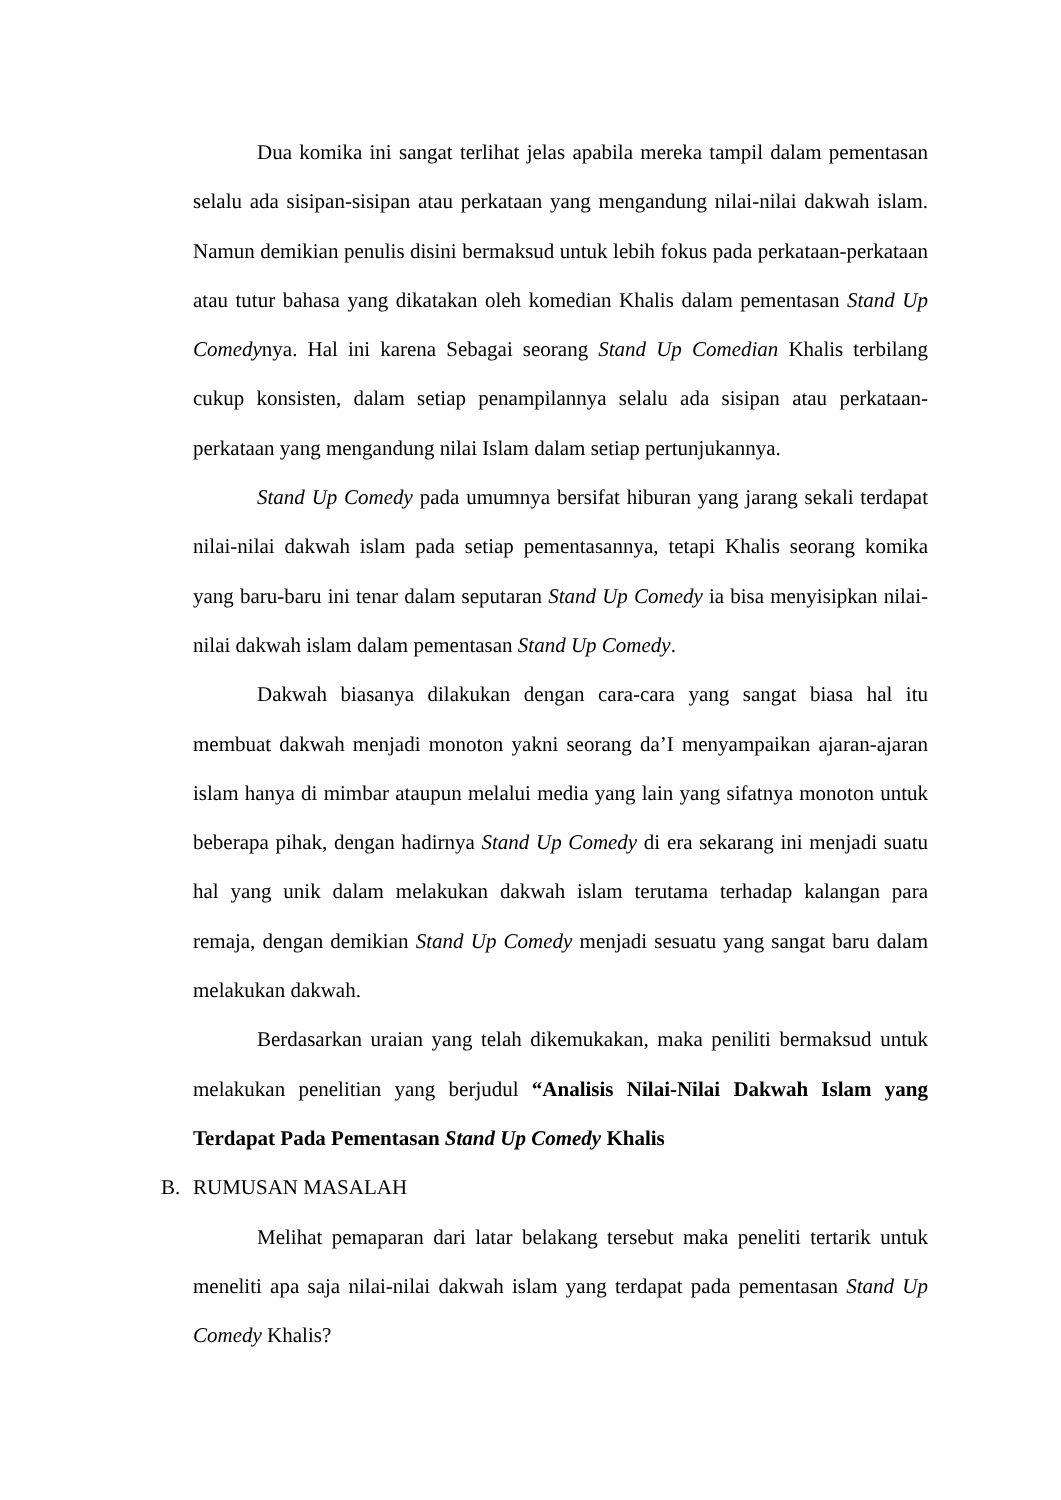Dua komika ini sangat terlihat jelas apabila mereka tampil dalam pementasan selalu ada sisipan-sisipan atau perkataan yang mengandung nilai-nilai dakwah islam. Namun demikian penulis disini bermaksud untuk lebih fokus pada perkataan-perkataan atau tutur bahasa yang dikatakan oleh komedian Khalis dalam pementasan Stand Up Comedynya. Hal ini karena Sebagai seorang Stand Up Comedian Khalis terbilang cukup konsisten, dalam setiap penampilannya selalu ada sisipan atau perkataan-perkataan yang mengandung nilai Islam dalam setiap pertunjukannya.
Stand Up Comedy pada umumnya bersifat hiburan yang jarang sekali terdapat nilai-nilai dakwah islam pada setiap pementasannya, tetapi Khalis seorang komika yang baru-baru ini tenar dalam seputaran Stand Up Comedy ia bisa menyisipkan nilai-nilai dakwah islam dalam pementasan Stand Up Comedy.
Dakwah biasanya dilakukan dengan cara-cara yang sangat biasa hal itu membuat dakwah menjadi monoton yakni seorang da’I menyampaikan ajaran-ajaran islam hanya di mimbar ataupun melalui media yang lain yang sifatnya monoton untuk beberapa pihak, dengan hadirnya Stand Up Comedy di era sekarang ini menjadi suatu hal yang unik dalam melakukan dakwah islam terutama terhadap kalangan para remaja, dengan demikian Stand Up Comedy menjadi sesuatu yang sangat baru dalam melakukan dakwah.
Berdasarkan uraian yang telah dikemukakan, maka peniliti bermaksud untuk melakukan penelitian yang berjudul “Analisis Nilai-Nilai Dakwah Islam yang Terdapat Pada Pementasan Stand Up Comedy Khalis
B. RUMUSAN MASALAH
Melihat pemaparan dari latar belakang tersebut maka peneliti tertarik untuk meneliti apa saja nilai-nilai dakwah islam yang terdapat pada pementasan Stand Up Comedy Khalis?